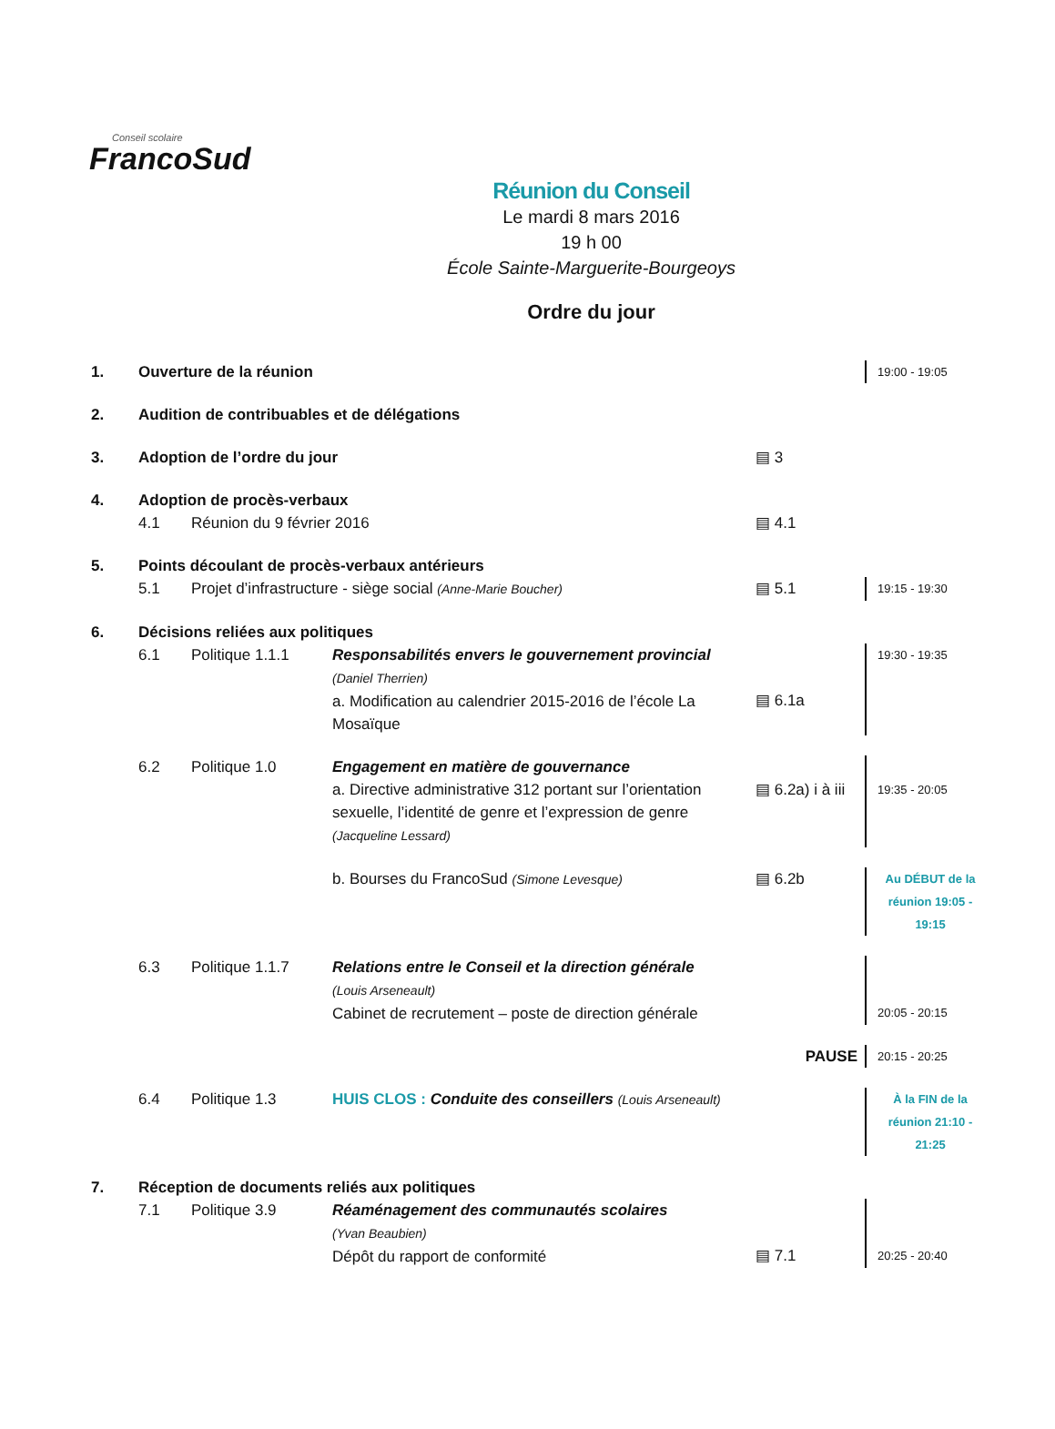Conseil scolaire
FrancoSud
Réunion du Conseil
Le mardi 8 mars 2016
19 h 00
École Sainte-Marguerite-Bourgeoys
Ordre du jour
1. Ouverture de la réunion 19:00 - 19:05
2. Audition de contribuables et de délégations
3. Adoption de l’ordre du jour ▤ 3
4. Adoption de procès-verbaux
4.1 Réunion du 9 février 2016 ▤ 4.1
5. Points découlant de procès-verbaux antérieurs
5.1 Projet d’infrastructure - siège social (Anne-Marie Boucher) ▤ 5.1 19:15 - 19:30
6. Décisions reliées aux politiques
6.1 Politique 1.1.1 Responsabilités envers le gouvernement provincial
(Daniel Therrien)
a. Modification au calendrier 2015-2016 de l’école La Mosaïque
▤ 6.1a 19:30 - 19:35
6.2 Politique 1.0 Engagement en matière de gouvernance
a. Directive administrative 312 portant sur l’orientation sexuelle, l’identité de genre et l’expression de genre (Jacqueline Lessard)
▤ 6.2a) i à iii
19:35 - 20:05
b. Bourses du FrancoSud (Simone Levesque) ▤ 6.2b Au DÉBUT de la réunion 19:05 - 19:15
6.3 Politique 1.1.7 Relations entre le Conseil et la direction générale
(Louis Arseneault)
Cabinet de recrutement – poste de direction générale
20:05 - 20:15
PAUSE 20:15 - 20:25
6.4 Politique 1.3 HUIS CLOS : Conduite des conseillers (Louis Arseneault) À la FIN de la réunion 21:10 - 21:25
7. Réception de documents reliés aux politiques
7.1 Politique 3.9 Réaménagement des communautés scolaires
(Yvan Beaubien)
Dépôt du rapport de conformité
▤ 7.1
20:25 - 20:40